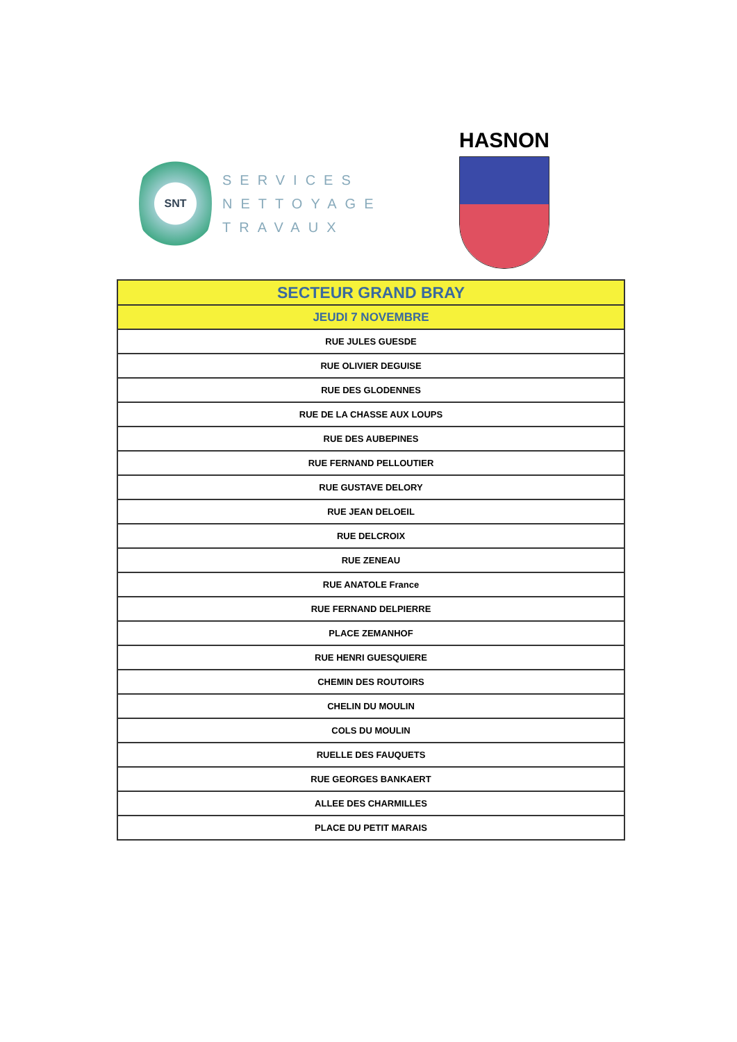SNT
SERVICES
NETTOYAGE
TRAVAUX
HASNON
| SECTEUR GRAND BRAY |
| --- |
| JEUDI 7 NOVEMBRE |
| RUE JULES GUESDE |
| RUE OLIVIER DEGUISE |
| RUE DES GLODENNES |
| RUE DE LA CHASSE AUX LOUPS |
| RUE DES AUBEPINES |
| RUE FERNAND PELLOUTIER |
| RUE GUSTAVE DELORY |
| RUE JEAN DELOEIL |
| RUE DELCROIX |
| RUE ZENEAU |
| RUE ANATOLE France |
| RUE FERNAND DELPIERRE |
| PLACE ZEMANHOF |
| RUE HENRI GUESQUIERE |
| CHEMIN DES ROUTOIRS |
| CHELIN DU MOULIN |
| COLS DU MOULIN |
| RUELLE DES FAUQUETS |
| RUE GEORGES BANKAERT |
| ALLEE DES CHARMILLES |
| PLACE DU PETIT MARAIS |